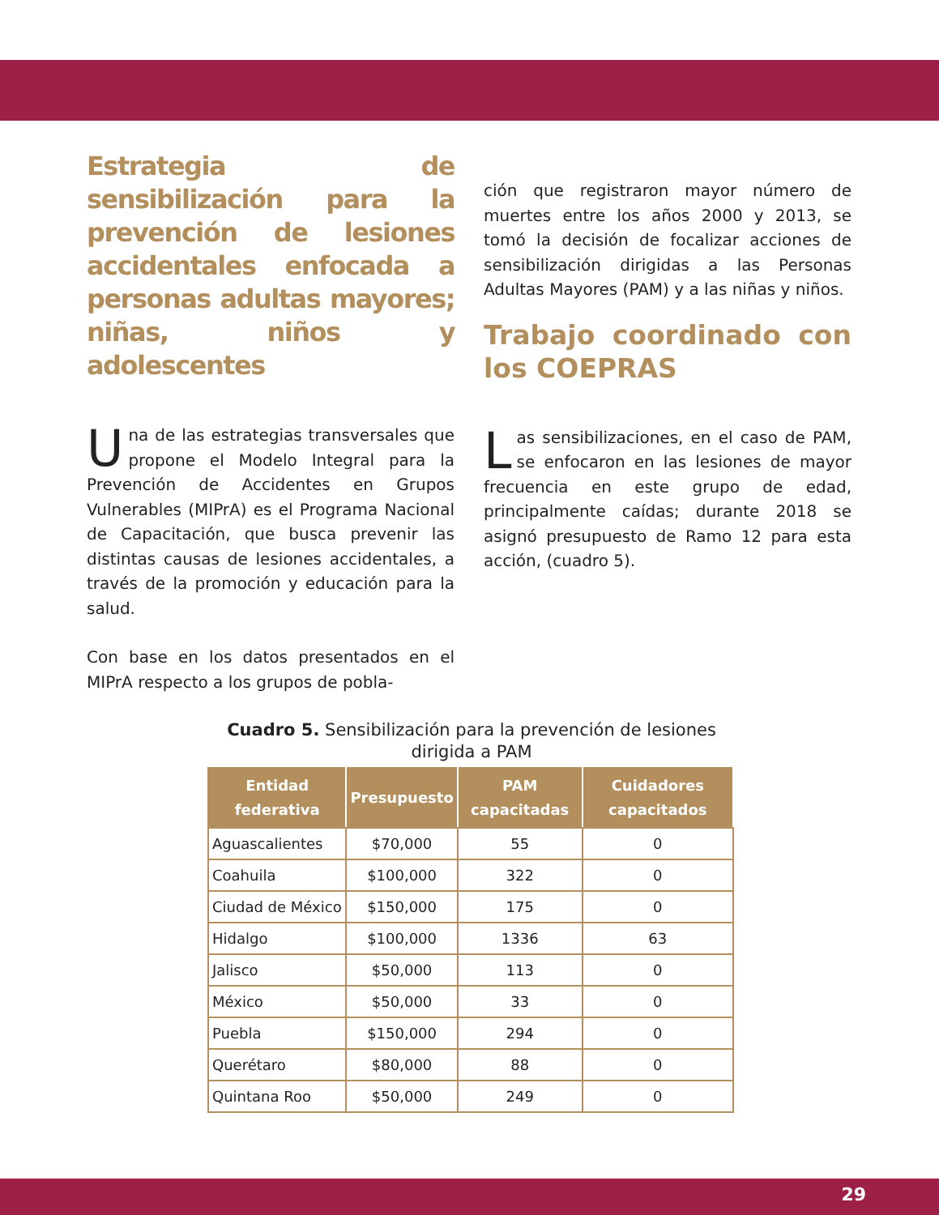Estrategia de sensibilización para la prevención de lesiones accidentales enfocada a personas adultas mayores; niñas, niños y adolescentes
Una de las estrategias transversales que propone el Modelo Integral para la Prevención de Accidentes en Grupos Vulnerables (MIPrA) es el Programa Nacional de Capacitación, que busca prevenir las distintas causas de lesiones accidentales, a través de la promoción y educación para la salud.
Con base en los datos presentados en el MIPrA respecto a los grupos de pobla-
ción que registraron mayor número de muertes entre los años 2000 y 2013, se tomó la decisión de focalizar acciones de sensibilización dirigidas a las Personas Adultas Mayores (PAM) y a las niñas y niños.
Trabajo coordinado con los COEPRAS
Las sensibilizaciones, en el caso de PAM, se enfocaron en las lesiones de mayor frecuencia en este grupo de edad, principalmente caídas; durante 2018 se asignó presupuesto de Ramo 12 para esta acción, (cuadro 5).
Cuadro 5. Sensibilización para la prevención de lesiones dirigida a PAM
| Entidad federativa | Presupuesto | PAM capacitadas | Cuidadores capacitados |
| --- | --- | --- | --- |
| Aguascalientes | $70,000 | 55 | 0 |
| Coahuila | $100,000 | 322 | 0 |
| Ciudad de México | $150,000 | 175 | 0 |
| Hidalgo | $100,000 | 1336 | 63 |
| Jalisco | $50,000 | 113 | 0 |
| México | $50,000 | 33 | 0 |
| Puebla | $150,000 | 294 | 0 |
| Querétaro | $80,000 | 88 | 0 |
| Quintana Roo | $50,000 | 249 | 0 |
29